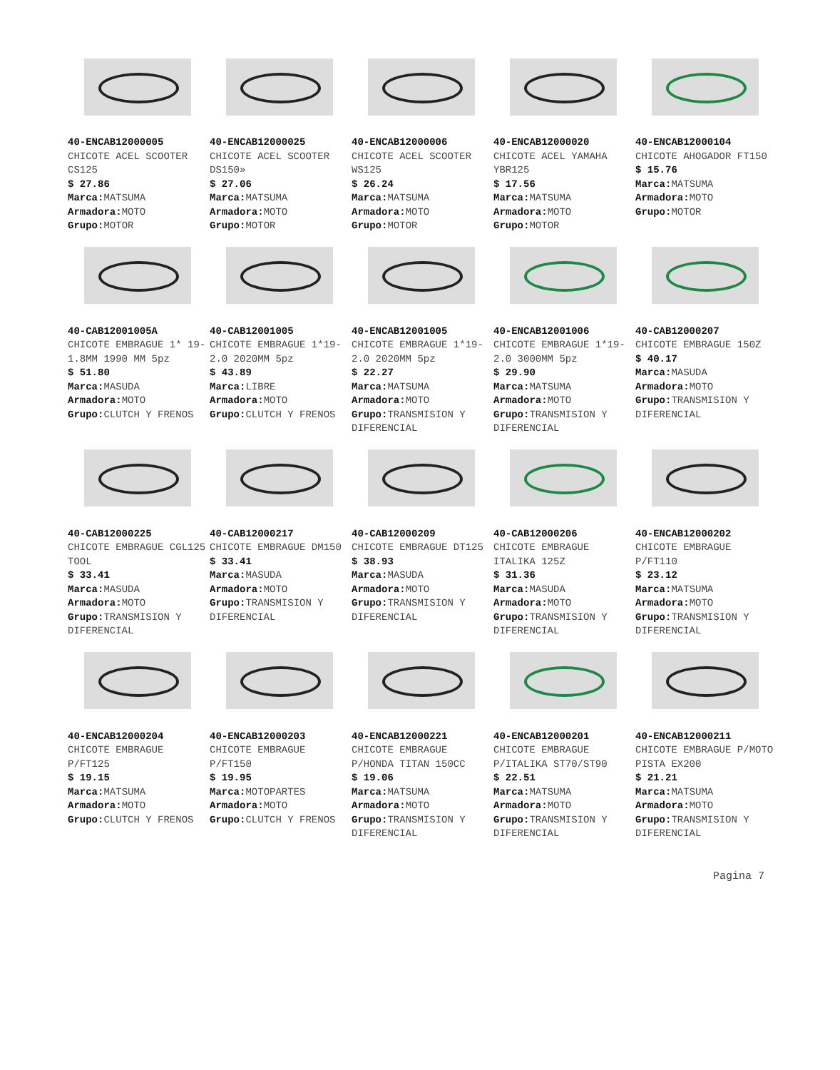| 40-ENCAB12000005 CHICOTE ACEL SCOOTER CS125 $ 27.86 Marca: MATSUMA Armadora: MOTO Grupo: MOTOR | 40-ENCAB12000025 CHICOTE ACEL SCOOTER DS150» $ 27.06 Marca: MATSUMA Armadora: MOTO Grupo: MOTOR | 40-ENCAB12000006 CHICOTE ACEL SCOOTER WS125 $ 26.24 Marca: MATSUMA Armadora: MOTO Grupo: MOTOR | 40-ENCAB12000020 CHICOTE ACEL YAMAHA YBR125 $ 17.56 Marca: MATSUMA Armadora: MOTO Grupo: MOTOR | 40-ENCAB12000104 CHICOTE AHOGADOR FT150 $ 15.76 Marca: MATSUMA Armadora: MOTO Grupo: MOTOR |
| 40-CAB12001005A CHICOTE EMBRAGUE 1* 19-1.8MM 1990 MM 5pz $ 51.80 Marca: MASUDA Armadora: MOTO Grupo: CLUTCH Y FRENOS | 40-CAB12001005 CHICOTE EMBRAGUE 1*19-2.0 2020MM 5pz $ 43.89 Marca: LIBRE Armadora: MOTO Grupo: CLUTCH Y FRENOS | 40-ENCAB12001005 CHICOTE EMBRAGUE 1*19-2.0 2020MM 5pz $ 22.27 Marca: MATSUMA Armadora: MOTO Grupo: TRANSMISION Y DIFERENCIAL | 40-ENCAB12001006 CHICOTE EMBRAGUE 1*19-2.0 3000MM 5pz $ 29.90 Marca: MATSUMA Armadora: MOTO Grupo: TRANSMISION Y DIFERENCIAL | 40-CAB12000207 CHICOTE EMBRAGUE 150Z $ 40.17 Marca: MASUDA Armadora: MOTO Grupo: TRANSMISION Y DIFERENCIAL |
| 40-CAB12000225 CHICOTE EMBRAGUE CGL125 TOOL $ 33.41 Marca: MASUDA Armadora: MOTO Grupo: TRANSMISION Y DIFERENCIAL | 40-CAB12000217 CHICOTE EMBRAGUE DM150 $ 33.41 Marca: MASUDA Armadora: MOTO Grupo: TRANSMISION Y DIFERENCIAL | 40-CAB12000209 CHICOTE EMBRAGUE DT125 $ 38.93 Marca: MASUDA Armadora: MOTO Grupo: TRANSMISION Y DIFERENCIAL | 40-CAB12000206 CHICOTE EMBRAGUE ITALIKA 125Z $ 31.36 Marca: MASUDA Armadora: MOTO Grupo: TRANSMISION Y DIFERENCIAL | 40-ENCAB12000202 CHICOTE EMBRAGUE P/FT110 $ 23.12 Marca: MATSUMA Armadora: MOTO Grupo: TRANSMISION Y DIFERENCIAL |
| 40-ENCAB12000204 CHICOTE EMBRAGUE P/FT125 $ 19.15 Marca: MATSUMA Armadora: MOTO Grupo: CLUTCH Y FRENOS | 40-ENCAB12000203 CHICOTE EMBRAGUE P/FT150 $ 19.95 Marca: MOTOPARTES Armadora: MOTO Grupo: CLUTCH Y FRENOS | 40-ENCAB12000221 CHICOTE EMBRAGUE P/HONDA TITAN 150CC $ 19.06 Marca: MATSUMA Armadora: MOTO Grupo: TRANSMISION Y DIFERENCIAL | 40-ENCAB12000201 CHICOTE EMBRAGUE P/ITALIKA ST70/ST90 $ 22.51 Marca: MATSUMA Armadora: MOTO Grupo: TRANSMISION Y DIFERENCIAL | 40-ENCAB12000211 CHICOTE EMBRAGUE P/MOTO PISTA EX200 $ 21.21 Marca: MATSUMA Armadora: MOTO Grupo: TRANSMISION Y DIFERENCIAL |
Pagina 7